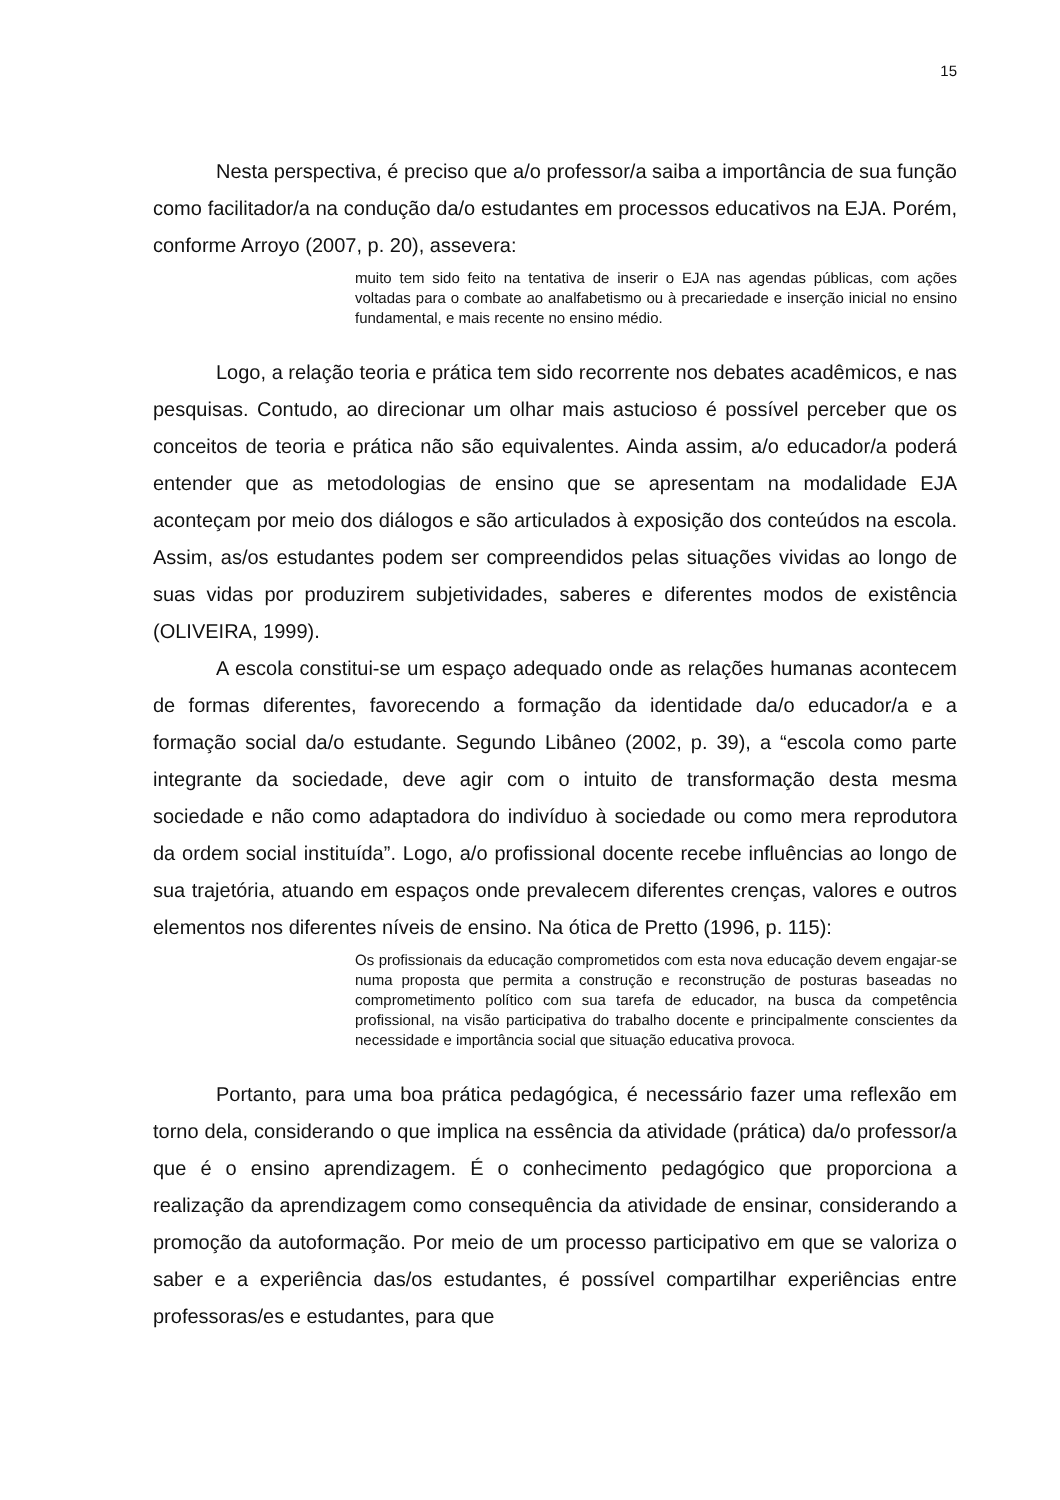15
Nesta perspectiva, é preciso que a/o professor/a saiba a importância de sua função como facilitador/a na condução da/o estudantes em processos educativos na EJA. Porém, conforme Arroyo (2007, p. 20), assevera:
muito tem sido feito na tentativa de inserir o EJA nas agendas públicas, com ações voltadas para o combate ao analfabetismo ou à precariedade e inserção inicial no ensino fundamental, e mais recente no ensino médio.
Logo, a relação teoria e prática tem sido recorrente nos debates acadêmicos, e nas pesquisas. Contudo, ao direcionar um olhar mais astucioso é possível perceber que os conceitos de teoria e prática não são equivalentes. Ainda assim, a/o educador/a poderá entender que as metodologias de ensino que se apresentam na modalidade EJA aconteçam por meio dos diálogos e são articulados à exposição dos conteúdos na escola. Assim, as/os estudantes podem ser compreendidos pelas situações vividas ao longo de suas vidas por produzirem subjetividades, saberes e diferentes modos de existência (OLIVEIRA, 1999).
A escola constitui-se um espaço adequado onde as relações humanas acontecem de formas diferentes, favorecendo a formação da identidade da/o educador/a e a formação social da/o estudante. Segundo Libâneo (2002, p. 39), a “escola como parte integrante da sociedade, deve agir com o intuito de transformação desta mesma sociedade e não como adaptadora do indivíduo à sociedade ou como mera reprodutora da ordem social instituída”. Logo, a/o profissional docente recebe influências ao longo de sua trajetória, atuando em espaços onde prevalecem diferentes crenças, valores e outros elementos nos diferentes níveis de ensino. Na ótica de Pretto (1996, p. 115):
Os profissionais da educação comprometidos com esta nova educação devem engajar-se numa proposta que permita a construção e reconstrução de posturas baseadas no comprometimento político com sua tarefa de educador, na busca da competência profissional, na visão participativa do trabalho docente e principalmente conscientes da necessidade e importância social que situação educativa provoca.
Portanto, para uma boa prática pedagógica, é necessário fazer uma reflexão em torno dela, considerando o que implica na essência da atividade (prática) da/o professor/a que é o ensino aprendizagem. É o conhecimento pedagógico que proporciona a realização da aprendizagem como consequência da atividade de ensinar, considerando a promoção da autoformação. Por meio de um processo participativo em que se valoriza o saber e a experiência das/os estudantes, é possível compartilhar experiências entre professoras/es e estudantes, para que